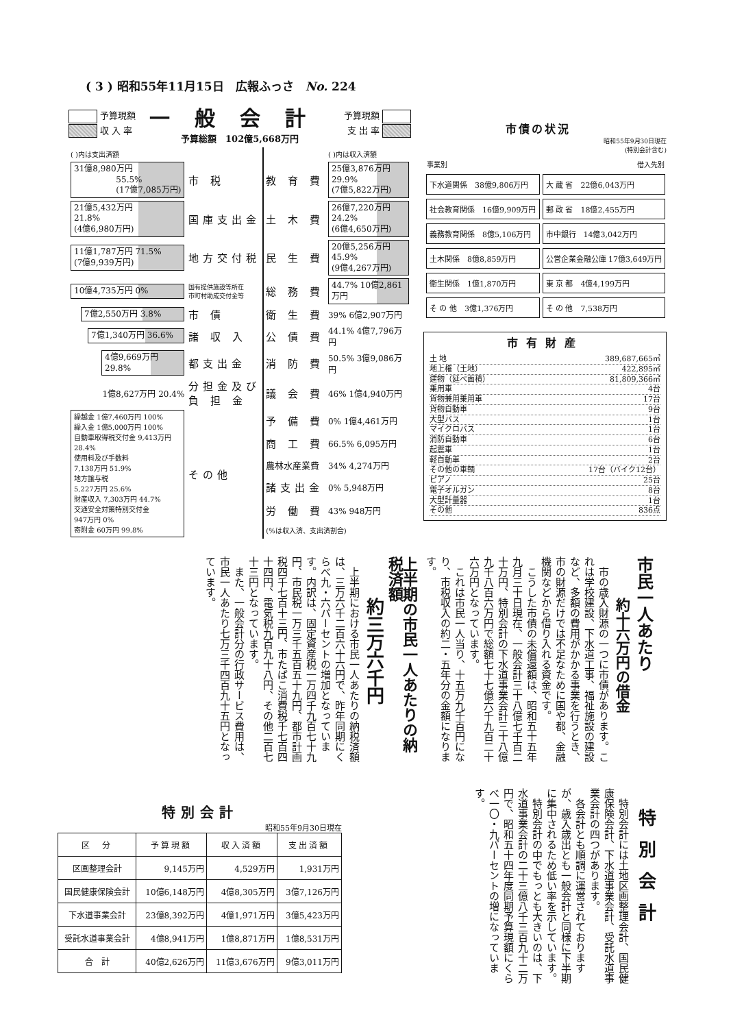( 3 ) 昭和55年11月15日　広報ふっさ　No. 224
予算現額
収 入 率
一般会計
予算総額　102億5,668万円
予算現額
支 出 率
| ( )内は支出済額 | | | ( )内は収入済額 |
| 31億8,980万円 55.5% (17億7,085万円) | 市 税 | 教 育 費 | 25億3,876万円 29.9% (7億5,822万円) |
| 21億5,432万円 21.8% (4億6,980万円) | 国庫支出金 | 土 木 費 | 26億7,220万円 24.2% (6億4,650万円) |
| 11億1,787万円 71.5% (7億9,939万円) | 地方交付税 | 民 生 費 | 20億5,256万円 45.9% (9億4,267万円) |
| 10億4,735万円 0% | 国有提供施設等所在 市町村助成交付金等 | 総 務 費 | 44.7% 10億2,861万円 |
| 7億2,550万円 3.8% | 市 債 | 衛 生 費 | 39% 6億2,907万円 |
| 7億1,340万円 36.6% | 諸 収 入 | 公 債 費 | 44.1% 4億7,796万円 |
| 4億9,669万円 29.8% | 都支出金 | 消 防 費 | 50.5% 3億9,086万円 |
| 1億8,627万円 20.4% | 分担金及び 負 担 金 | 議 会 費 | 46% 1億4,940万円 |
| 繰越金 1億7,460万円 100% 繰入金 1億5,000万円 100% 自動車取得税交付金 9,413万円 28.4% 使用料及び手数料 7,138万円 51.9% 地方譲与税 5,227万円 25.6% 財産収入 7,303万円 44.7% 交通安全対策特別交付金 947万円 0% 寄附金 60万円 99.8% | その他 | 予 備 費 | 0% 1億4,461万円 |
| | | 商 工 費 | 66.5% 6,095万円 |
| | | 農林水産業費 | 34% 4,274万円 |
| | | 諸支出金 | 0% 5,948万円 |
| | | 労 働 費 | 43% 948万円 |
| | | (%は収入済、支出済割合) | |
市債の状況
昭和55年9月30日現在
(特別会計含む)
| 事業別 | 借入先別 |
| --- | --- |
| 下水道関係 38億9,806万円 | 大 蔵 省 22億6,043万円 |
| 社会教育関係 16億9,909万円 | 郵 政 省 18億2,455万円 |
| 義務教育関係 8億5,106万円 | 市中銀行 14億3,042万円 |
| 土木関係 8億8,859万円 | 公営企業金融公庫 17億3,649万円 |
| 衛生関係 1億1,870万円 | 東 京 都 4億4,199万円 |
| そ の 他 3億1,376万円 | そ の 他 7,538万円 |
市有財産
土 地 389,687,665㎡
地上権（土地） 422,895㎡
建物（延べ面積） 81,809,366㎡
乗用車 4台
貨物兼用乗用車 17台
貨物自動車 9台
大型バス 1台
マイクロバス 1台
消防自動車 6台
起震車 1台
軽自動車 2台
その他の車輌 17台（バイク12台）
ピアノ 25台
電子オルガン 8台
大型計量器 1台
その他 836点
市民一人あたり
約十六万円の借金
市の歳入財源の一つに市債があります。これは学校建設、下水道工事、福祉施設の建設など、多額の費用がかかる事業を行うとき、市の財源だけでは不足なために国や都、金融機関などから借り入れる資金です。
こうした市債の未償還額は、昭和五十五年九月三十日現在、一般会計三十八億七千百二十万円、特別会計の下水道事業会計三十八億九千八百六万円で総額七十七億六千九百二十六万円となっています。
これは市民一人当り、十五万九千百円になり、市税収入の約二・五年分の金額になります。
上半期の市民一人あたりの納税済額
約三万六千円
上半期における市民一人あたりの納税済額は、三万六千二百六十六円で、昨年同期にくらべ九・六パーセントの増加となっています。内訳は、固定資産税一万四千九百七十九円、市民税一万三千五百五十九円、都市計画税四千七百十三円、市たばこ消費税千七百四十四円、電気税九百九十八円、その他二百七十三円となっています。
また、一般会計分の行政サービス費用は、市民一人あたり七万三千四百九十五円となっています。
特別会計
特別会計には土地区画整理会計、国民健康保険会計、下水道事業会計、受託水道事業会計の四つがあります。
各会計とも順調に運営されておりますが、歳入歳出とも一般会計と同様に下半期に集中されるため低い率を示しています。
特別会計の中でもっとも大きいのは、下水道事業会計の二十三億八千三百九十二万円で、昭和五十四年度同期予算現額にくらべ一〇・九パーセントの増になっています。
特別会計
昭和55年9月30日現在
| 区 分 | 予算現額 | 収入済額 | 支出済額 |
| --- | --- | --- | --- |
| 区画整理会計 | 9,145万円 | 4,529万円 | 1,931万円 |
| 国民健康保険会計 | 10億6,148万円 | 4億8,305万円 | 3億7,126万円 |
| 下水道事業会計 | 23億8,392万円 | 4億1,971万円 | 3億5,423万円 |
| 受託水道事業会計 | 4億8,941万円 | 1億8,871万円 | 1億8,531万円 |
| 合 計 | 40億2,626万円 | 11億3,676万円 | 9億3,011万円 |